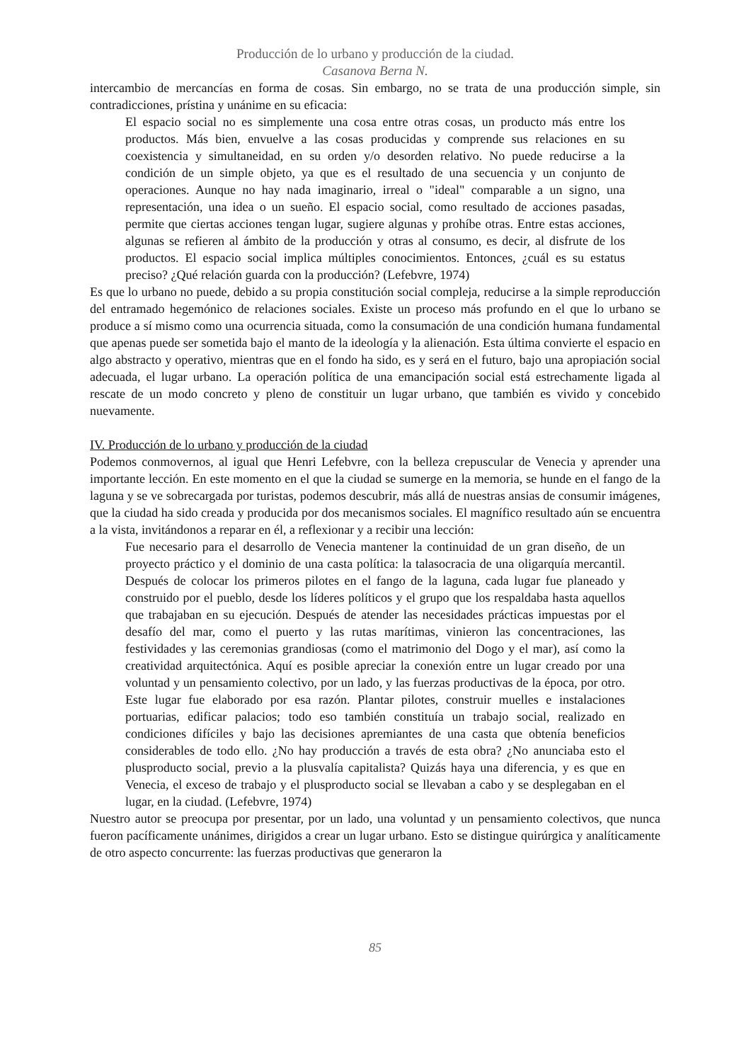Producción de lo urbano y producción de la ciudad.
Casanova Berna N.
intercambio de mercancías en forma de cosas. Sin embargo, no se trata de una producción simple, sin contradicciones, prístina y unánime en su eficacia:
El espacio social no es simplemente una cosa entre otras cosas, un producto más entre los productos. Más bien, envuelve a las cosas producidas y comprende sus relaciones en su coexistencia y simultaneidad, en su orden y/o desorden relativo. No puede reducirse a la condición de un simple objeto, ya que es el resultado de una secuencia y un conjunto de operaciones. Aunque no hay nada imaginario, irreal o "ideal" comparable a un signo, una representación, una idea o un sueño. El espacio social, como resultado de acciones pasadas, permite que ciertas acciones tengan lugar, sugiere algunas y prohíbe otras. Entre estas acciones, algunas se refieren al ámbito de la producción y otras al consumo, es decir, al disfrute de los productos. El espacio social implica múltiples conocimientos. Entonces, ¿cuál es su estatus preciso? ¿Qué relación guarda con la producción? (Lefebvre, 1974)
Es que lo urbano no puede, debido a su propia constitución social compleja, reducirse a la simple reproducción del entramado hegemónico de relaciones sociales. Existe un proceso más profundo en el que lo urbano se produce a sí mismo como una ocurrencia situada, como la consumación de una condición humana fundamental que apenas puede ser sometida bajo el manto de la ideología y la alienación. Esta última convierte el espacio en algo abstracto y operativo, mientras que en el fondo ha sido, es y será en el futuro, bajo una apropiación social adecuada, el lugar urbano. La operación política de una emancipación social está estrechamente ligada al rescate de un modo concreto y pleno de constituir un lugar urbano, que también es vivido y concebido nuevamente.
IV. Producción de lo urbano y producción de la ciudad
Podemos conmovernos, al igual que Henri Lefebvre, con la belleza crepuscular de Venecia y aprender una importante lección. En este momento en el que la ciudad se sumerge en la memoria, se hunde en el fango de la laguna y se ve sobrecargada por turistas, podemos descubrir, más allá de nuestras ansias de consumir imágenes, que la ciudad ha sido creada y producida por dos mecanismos sociales. El magnífico resultado aún se encuentra a la vista, invitándonos a reparar en él, a reflexionar y a recibir una lección:
Fue necesario para el desarrollo de Venecia mantener la continuidad de un gran diseño, de un proyecto práctico y el dominio de una casta política: la talasocracia de una oligarquía mercantil. Después de colocar los primeros pilotes en el fango de la laguna, cada lugar fue planeado y construido por el pueblo, desde los líderes políticos y el grupo que los respaldaba hasta aquellos que trabajaban en su ejecución. Después de atender las necesidades prácticas impuestas por el desafío del mar, como el puerto y las rutas marítimas, vinieron las concentraciones, las festividades y las ceremonias grandiosas (como el matrimonio del Dogo y el mar), así como la creatividad arquitectónica. Aquí es posible apreciar la conexión entre un lugar creado por una voluntad y un pensamiento colectivo, por un lado, y las fuerzas productivas de la época, por otro. Este lugar fue elaborado por esa razón. Plantar pilotes, construir muelles e instalaciones portuarias, edificar palacios; todo eso también constituía un trabajo social, realizado en condiciones difíciles y bajo las decisiones apremiantes de una casta que obtenía beneficios considerables de todo ello. ¿No hay producción a través de esta obra? ¿No anunciaba esto el plusproducto social, previo a la plusvalía capitalista? Quizás haya una diferencia, y es que en Venecia, el exceso de trabajo y el plusproducto social se llevaban a cabo y se desplegaban en el lugar, en la ciudad. (Lefebvre, 1974)
Nuestro autor se preocupa por presentar, por un lado, una voluntad y un pensamiento colectivos, que nunca fueron pacíficamente unánimes, dirigidos a crear un lugar urbano. Esto se distingue quirúrgica y analíticamente de otro aspecto concurrente: las fuerzas productivas que generaron la
85